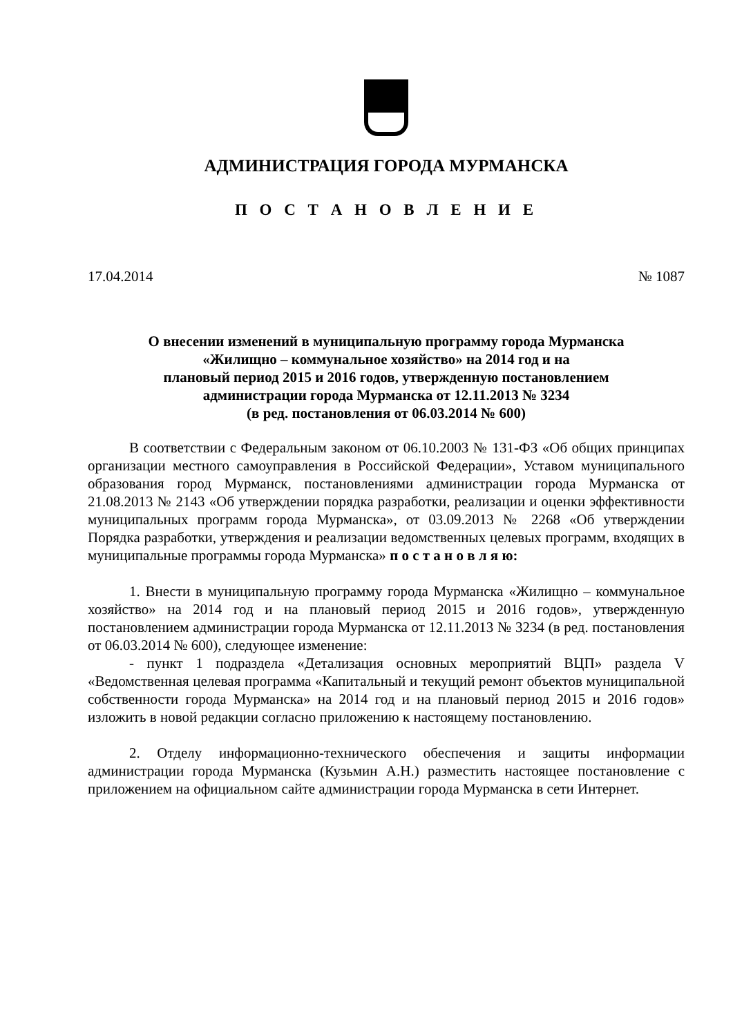АДМИНИСТРАЦИЯ ГОРОДА МУРМАНСКА
П О С Т А Н О В Л Е Н И Е
17.04.2014 № 1087
О внесении изменений в муниципальную программу города Мурманска
«Жилищно – коммунальное хозяйство» на 2014 год и на
плановый период 2015 и 2016 годов, утвержденную постановлением
администрации города Мурманска от 12.11.2013 № 3234
(в ред. постановления от 06.03.2014 № 600)
В соответствии с Федеральным законом от 06.10.2003 № 131-ФЗ «Об общих принципах организации местного самоуправления в Российской Федерации», Уставом муниципального образования город Мурманск, постановлениями администрации города Мурманска от 21.08.2013 № 2143 «Об утверждении порядка разработки, реализации и оценки эффективности муниципальных программ города Мурманска», от 03.09.2013 № 2268 «Об утверждении Порядка разработки, утверждения и реализации ведомственных целевых программ, входящих в муниципальные программы города Мурманска» п о с т а н о в л я ю:
1. Внести в муниципальную программу города Мурманска «Жилищно – коммунальное хозяйство» на 2014 год и на плановый период 2015 и 2016 годов», утвержденную постановлением администрации города Мурманска от 12.11.2013 № 3234 (в ред. постановления от 06.03.2014 № 600), следующее изменение:
- пункт 1 подраздела «Детализация основных мероприятий ВЦП» раздела V «Ведомственная целевая программа «Капитальный и текущий ремонт объектов муниципальной собственности города Мурманска» на 2014 год и на плановый период 2015 и 2016 годов» изложить в новой редакции согласно приложению к настоящему постановлению.
2. Отделу информационно-технического обеспечения и защиты информации администрации города Мурманска (Кузьмин А.Н.) разместить настоящее постановление с приложением на официальном сайте администрации города Мурманска в сети Интернет.